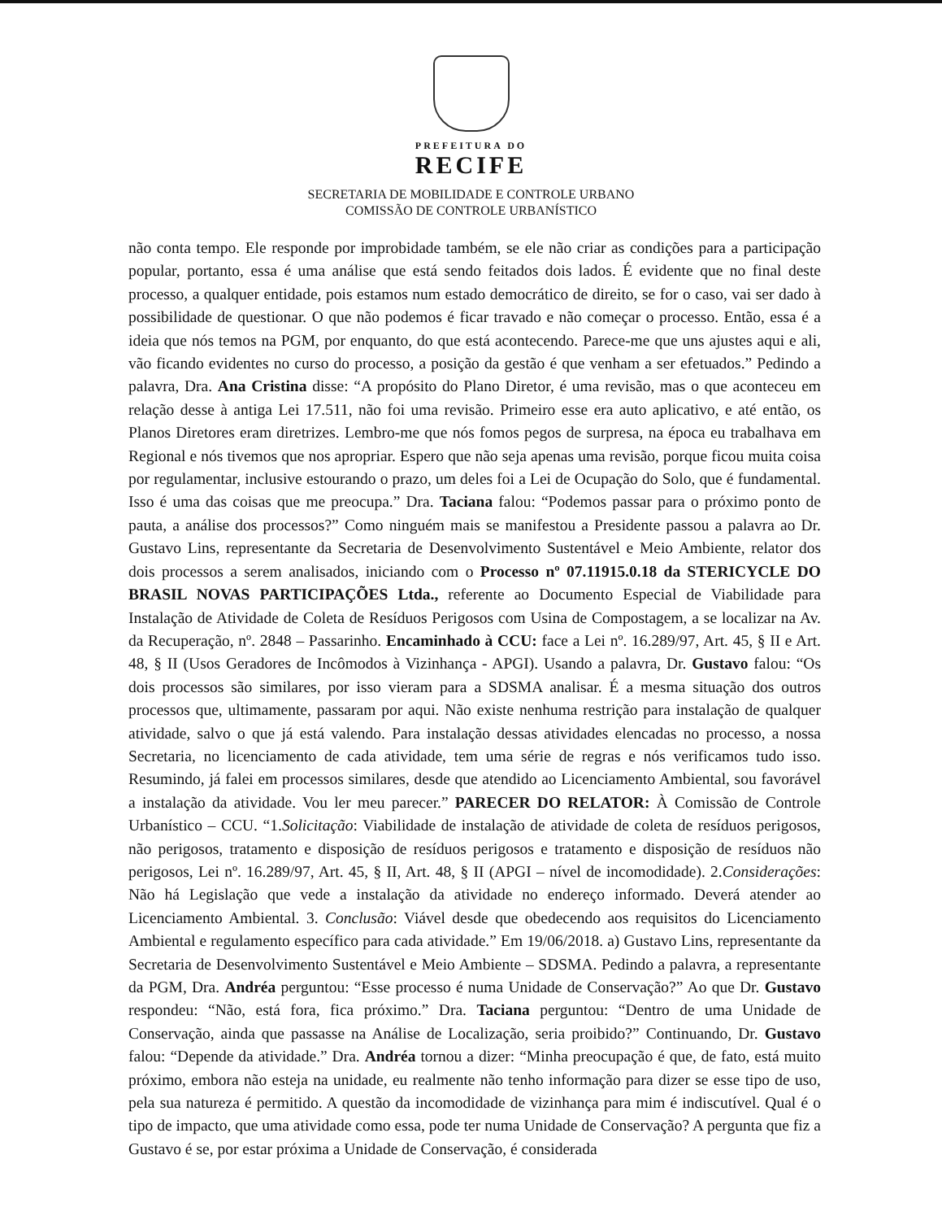PREFEITURA DO
RECIFE
SECRETARIA DE MOBILIDADE E CONTROLE URBANO
COMISSÃO DE CONTROLE URBANÍSTICO
não conta tempo. Ele responde por improbidade também, se ele não criar as condições para a participação popular, portanto, essa é uma análise que está sendo feitados dois lados. É evidente que no final deste processo, a qualquer entidade, pois estamos num estado democrático de direito, se for o caso, vai ser dado à possibilidade de questionar. O que não podemos é ficar travado e não começar o processo. Então, essa é a ideia que nós temos na PGM, por enquanto, do que está acontecendo. Parece-me que uns ajustes aqui e ali, vão ficando evidentes no curso do processo, a posição da gestão é que venham a ser efetuados.” Pedindo a palavra, Dra. Ana Cristina disse: “A propósito do Plano Diretor, é uma revisão, mas o que aconteceu em relação desse à antiga Lei 17.511, não foi uma revisão. Primeiro esse era auto aplicativo, e até então, os Planos Diretores eram diretrizes. Lembro-me que nós fomos pegos de surpresa, na época eu trabalhava em Regional e nós tivemos que nos apropriar. Espero que não seja apenas uma revisão, porque ficou muita coisa por regulamentar, inclusive estourando o prazo, um deles foi a Lei de Ocupação do Solo, que é fundamental. Isso é uma das coisas que me preocupa.” Dra. Taciana falou: “Podemos passar para o próximo ponto de pauta, a análise dos processos?” Como ninguém mais se manifestou a Presidente passou a palavra ao Dr. Gustavo Lins, representante da Secretaria de Desenvolvimento Sustentável e Meio Ambiente, relator dos dois processos a serem analisados, iniciando com o Processo nº 07.11915.0.18 da STERICYCLE DO BRASIL NOVAS PARTICIPAÇÕES Ltda., referente ao Documento Especial de Viabilidade para Instalação de Atividade de Coleta de Resíduos Perigosos com Usina de Compostagem, a se localizar na Av. da Recuperação, nº. 2848 – Passarinho. Encaminhado à CCU: face a Lei nº. 16.289/97, Art. 45, § II e Art. 48, § II (Usos Geradores de Incômodos à Vizinhança - APGI). Usando a palavra, Dr. Gustavo falou: “Os dois processos são similares, por isso vieram para a SDSMA analisar. É a mesma situação dos outros processos que, ultimamente, passaram por aqui. Não existe nenhuma restrição para instalação de qualquer atividade, salvo o que já está valendo. Para instalação dessas atividades elencadas no processo, a nossa Secretaria, no licenciamento de cada atividade, tem uma série de regras e nós verificamos tudo isso. Resumindo, já falei em processos similares, desde que atendido ao Licenciamento Ambiental, sou favorável a instalação da atividade. Vou ler meu parecer.” PARECER DO RELATOR: À Comissão de Controle Urbanístico – CCU. “1.Solicitação: Viabilidade de instalação de atividade de coleta de resíduos perigosos, não perigosos, tratamento e disposição de resíduos perigosos e tratamento e disposição de resíduos não perigosos, Lei nº. 16.289/97, Art. 45, § II, Art. 48, § II (APGI – nível de incomodidade). 2.Considerações: Não há Legislação que vede a instalação da atividade no endereço informado. Deverá atender ao Licenciamento Ambiental. 3. Conclusão: Viável desde que obedecendo aos requisitos do Licenciamento Ambiental e regulamento específico para cada atividade.” Em 19/06/2018. a) Gustavo Lins, representante da Secretaria de Desenvolvimento Sustentável e Meio Ambiente – SDSMA. Pedindo a palavra, a representante da PGM, Dra. Andréa perguntou: “Esse processo é numa Unidade de Conservação?” Ao que Dr. Gustavo respondeu: “Não, está fora, fica próximo.” Dra. Taciana perguntou: “Dentro de uma Unidade de Conservação, ainda que passasse na Análise de Localização, seria proibido?” Continuando, Dr. Gustavo falou: “Depende da atividade.” Dra. Andréa tornou a dizer: “Minha preocupação é que, de fato, está muito próximo, embora não esteja na unidade, eu realmente não tenho informação para dizer se esse tipo de uso, pela sua natureza é permitido. A questão da incomodidade de vizinhança para mim é indiscutível. Qual é o tipo de impacto, que uma atividade como essa, pode ter numa Unidade de Conservação? A pergunta que fiz a Gustavo é se, por estar próxima a Unidade de Conservação, é considerada